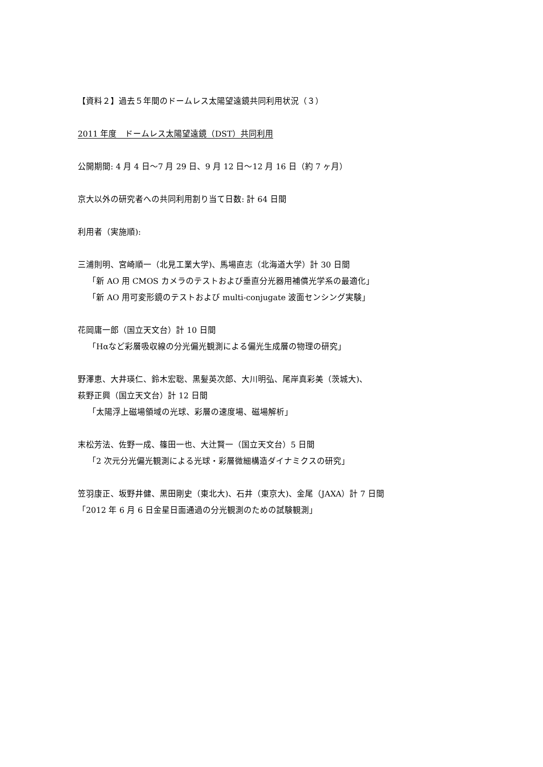【資料２】過去５年間のドームレス太陽望遠鏡共同利用状況（３）
2011 年度　ドームレス太陽望遠鏡（DST）共同利用
公開期間: 4 月 4 日〜7 月 29 日、9 月 12 日〜12 月 16 日（約 7 ヶ月）
京大以外の研究者への共同利用割り当て日数: 計 64 日間
利用者（実施順):
三浦則明、宮崎順一（北見工業大学)、馬場直志（北海道大学）計 30 日間
「新 AO 用 CMOS カメラのテストおよび垂直分光器用補償光学系の最適化」
「新 AO 用可変形鏡のテストおよび multi-conjugate 波面センシング実験」
花岡庸一郎（国立天文台）計 10 日間
「Hαなど彩層吸収線の分光偏光観測による偏光生成層の物理の研究」
野澤恵、大井瑛仁、鈴木宏聡、黒髪英次郎、大川明弘、尾岸真彩美（茨城大)、
萩野正興（国立天文台）計 12 日間
「太陽浮上磁場領域の光球、彩層の速度場、磁場解析」
末松芳法、佐野一成、篠田一也、大辻賢一（国立天文台）5 日間
「2 次元分光偏光観測による光球・彩層微細構造ダイナミクスの研究」
笠羽康正、坂野井健、黒田剛史（東北大)、石井（東京大)、金尾（JAXA）計 7 日間
「2012 年 6 月 6 日金星日面通過の分光観測のための試験観測」